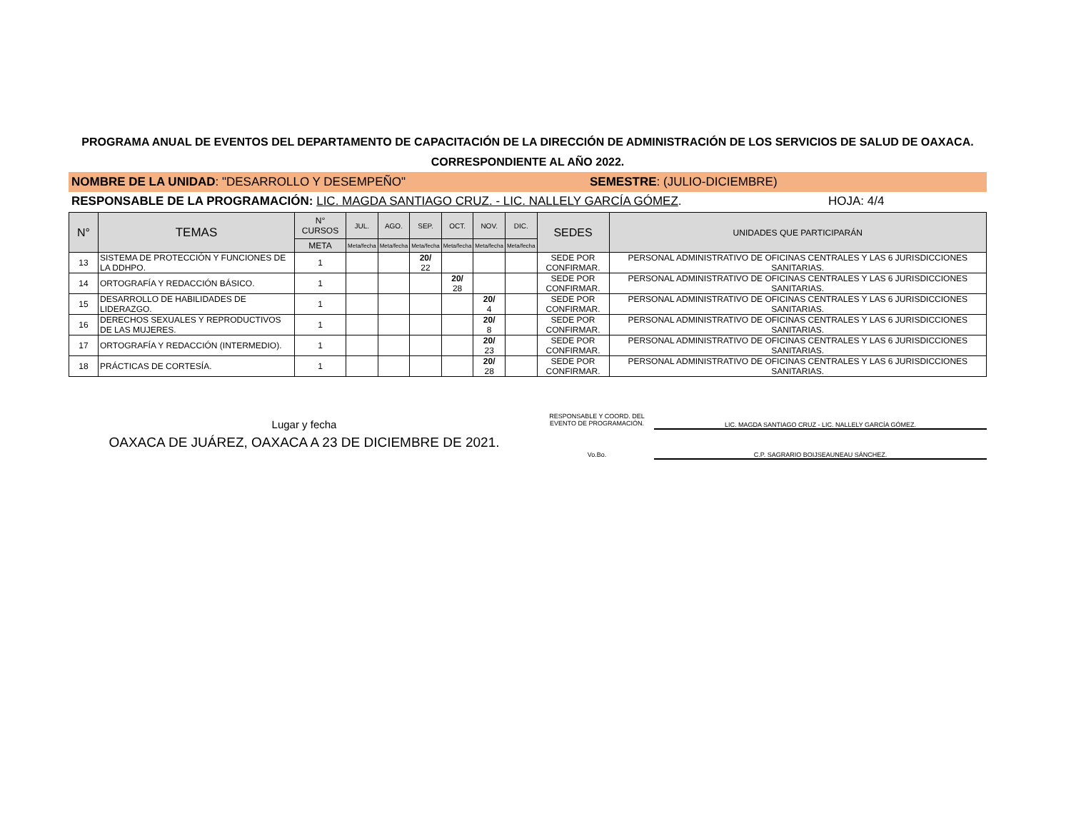PROGRAMA ANUAL DE EVENTOS DEL DEPARTAMENTO DE CAPACITACIÓN DE LA DIRECCIÓN DE ADMINISTRACIÓN DE LOS SERVICIOS DE SALUD DE OAXACA.
CORRESPONDIENTE AL AÑO 2022.
NOMBRE DE LA UNIDAD: "DESARROLLO Y DESEMPEÑO"
SEMESTRE: (JULIO-DICIEMBRE)
RESPONSABLE DE LA PROGRAMACIÓN: LIC. MAGDA SANTIAGO CRUZ. - LIC. NALLELY GARCÍA GÓMEZ. HOJA: 4/4
| N° | TEMAS | N° CURSOS | JUL. | AGO. | SEP. | OCT. | NOV. | DIC. | SEDES | UNIDADES QUE PARTICIPARÁN |
| --- | --- | --- | --- | --- | --- | --- | --- | --- | --- | --- |
| | | META | Meta/fecha | Meta/fecha | Meta/fecha | Meta/fecha | Meta/fecha | Meta/fecha | | |
| 13 | SISTEMA DE PROTECCIÓN Y FUNCIONES DE LA DDHPO. | 1 | | | 20/ 22 | | | | SEDE POR CONFIRMAR. | PERSONAL ADMINISTRATIVO DE OFICINAS CENTRALES Y LAS 6 JURISDICCIONES SANITARIAS. |
| 14 | ORTOGRAFÍA Y REDACCIÓN BÁSICO. | 1 | | | | 20/ 28 | | | SEDE POR CONFIRMAR. | PERSONAL ADMINISTRATIVO DE OFICINAS CENTRALES Y LAS 6 JURISDICCIONES SANITARIAS. |
| 15 | DESARROLLO DE HABILIDADES DE LIDERAZGO. | 1 | | | | | 20/ 4 | | SEDE POR CONFIRMAR. | PERSONAL ADMINISTRATIVO DE OFICINAS CENTRALES Y LAS 6 JURISDICCIONES SANITARIAS. |
| 16 | DERECHOS SEXUALES Y REPRODUCTIVOS DE LAS MUJERES. | 1 | | | | | 20/ 8 | | SEDE POR CONFIRMAR. | PERSONAL ADMINISTRATIVO DE OFICINAS CENTRALES Y LAS 6 JURISDICCIONES SANITARIAS. |
| 17 | ORTOGRAFÍA Y REDACCIÓN (INTERMEDIO). | 1 | | | | | 20/ 23 | | SEDE POR CONFIRMAR. | PERSONAL ADMINISTRATIVO DE OFICINAS CENTRALES Y LAS 6 JURISDICCIONES SANITARIAS. |
| 18 | PRÁCTICAS DE CORTESÍA. | 1 | | | | | 20/ 28 | | SEDE POR CONFIRMAR. | PERSONAL ADMINISTRATIVO DE OFICINAS CENTRALES Y LAS 6 JURISDICCIONES SANITARIAS. |
Lugar y fecha
OAXACA DE JUÁREZ, OAXACA A 23 DE DICIEMBRE DE 2021.
RESPONSABLE Y COORD. DEL EVENTO DE PROGRAMACIÓN.
LIC. MAGDA SANTIAGO CRUZ - LIC. NALLELY GARCÍA GÓMEZ.
Vo.Bo. C.P. SAGRARIO BOIJSEAUNEAU SÁNCHEZ.